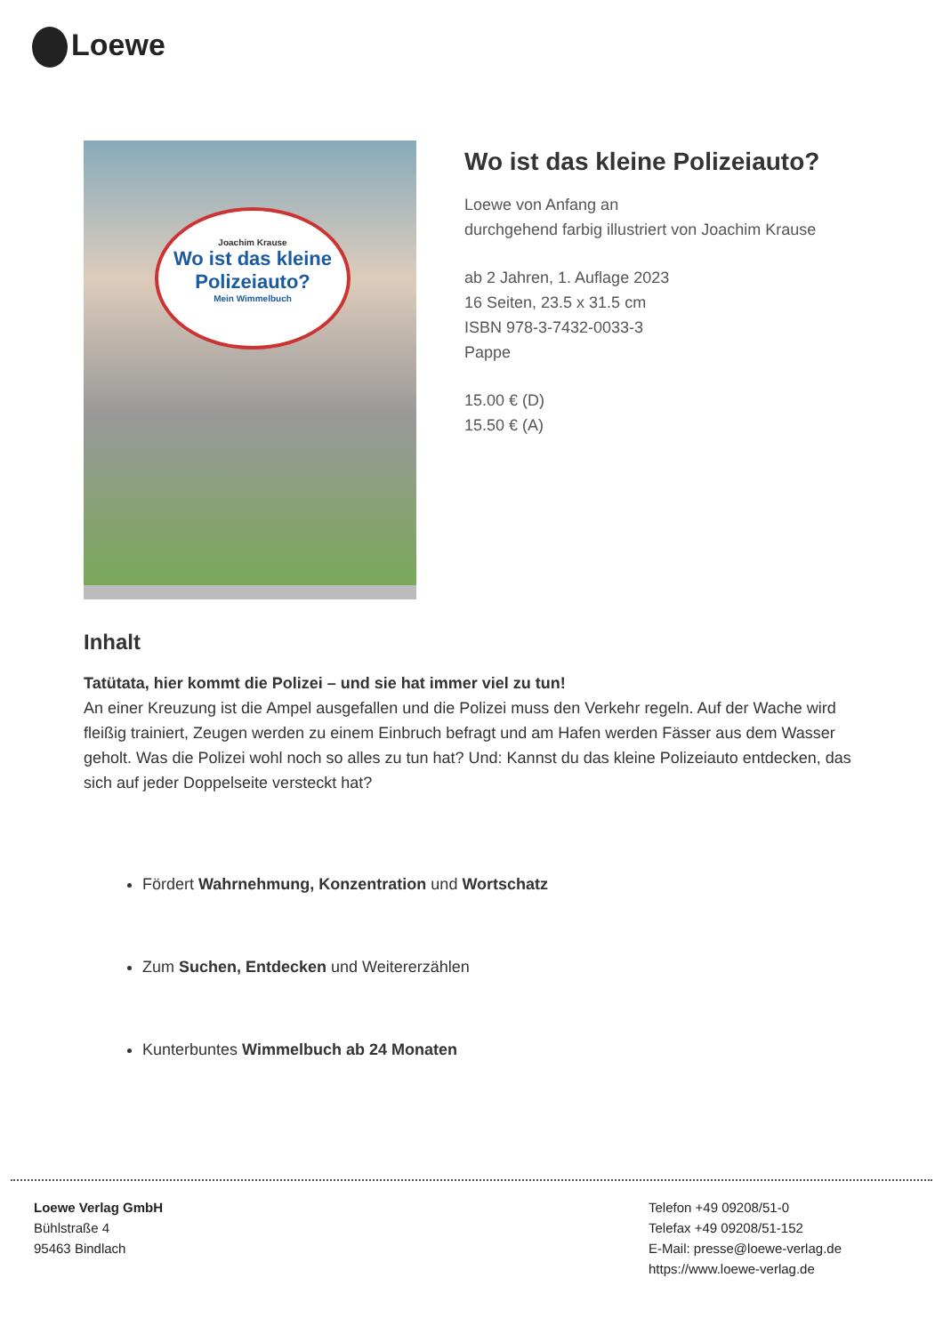Loewe
Joachim Krause
Wo ist das kleine Polizeiauto?
Mein Wimmelbuch
Wo ist das kleine Polizeiauto?
Loewe von Anfang an
durchgehend farbig illustriert von Joachim Krause
ab 2 Jahren, 1. Auflage 2023
16 Seiten, 23.5 x 31.5 cm
ISBN 978-3-7432-0033-3
Pappe
15.00 € (D)
15.50 € (A)
Inhalt
Tatütata, hier kommt die Polizei – und sie hat immer viel zu tun!
An einer Kreuzung ist die Ampel ausgefallen und die Polizei muss den Verkehr regeln. Auf der Wache wird fleißig trainiert, Zeugen werden zu einem Einbruch befragt und am Hafen werden Fässer aus dem Wasser geholt. Was die Polizei wohl noch so alles zu tun hat? Und: Kannst du das kleine Polizeiauto entdecken, das sich auf jeder Doppelseite versteckt hat?
Fördert Wahrnehmung, Konzentration und Wortschatz
Zum Suchen, Entdecken und Weitererzählen
Kunterbuntes Wimmelbuch ab 24 Monaten
Loewe Verlag GmbH
Bühlstraße 4
95463 Bindlach
Telefon +49 09208/51-0
Telefax +49 09208/51-152
E-Mail: presse@loewe-verlag.de
https://www.loewe-verlag.de